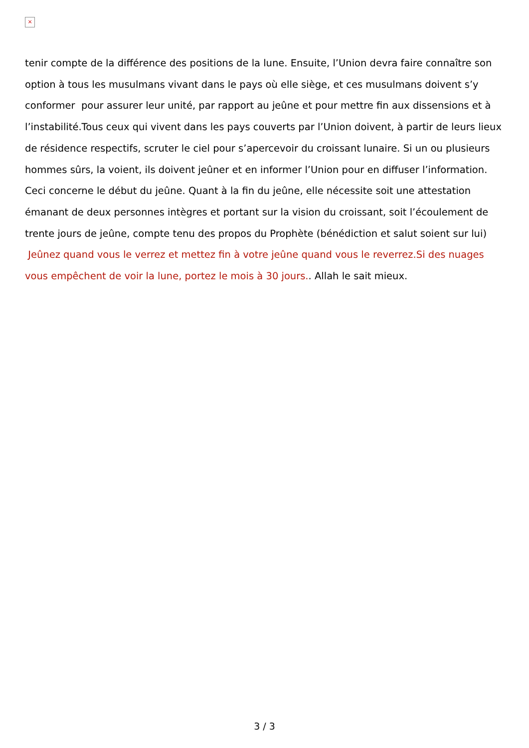×
tenir compte de la différence des positions de la lune. Ensuite, l’Union devra faire connaître son option à tous les musulmans vivant dans le pays où elle siège, et ces musulmans doivent s’y conformer pour assurer leur unité, par rapport au jeûne et pour mettre fin aux dissensions et à l’instabilité.Tous ceux qui vivent dans les pays couverts par l’Union doivent, à partir de leurs lieux de résidence respectifs, scruter le ciel pour s’apercevoir du croissant lunaire. Si un ou plusieurs hommes sûrs, la voient, ils doivent jeûner et en informer l’Union pour en diffuser l’information. Ceci concerne le début du jeûne. Quant à la fin du jeûne, elle nécessite soit une attestation émanant de deux personnes intègres et portant sur la vision du croissant, soit l’écoulement de trente jours de jeûne, compte tenu des propos du Prophète (bénédiction et salut soient sur lui) Jeûnez quand vous le verrez et mettez fin à votre jeûne quand vous le reverrez.Si des nuages vous empêchent de voir la lune, portez le mois à 30 jours.. Allah le sait mieux.
3 / 3